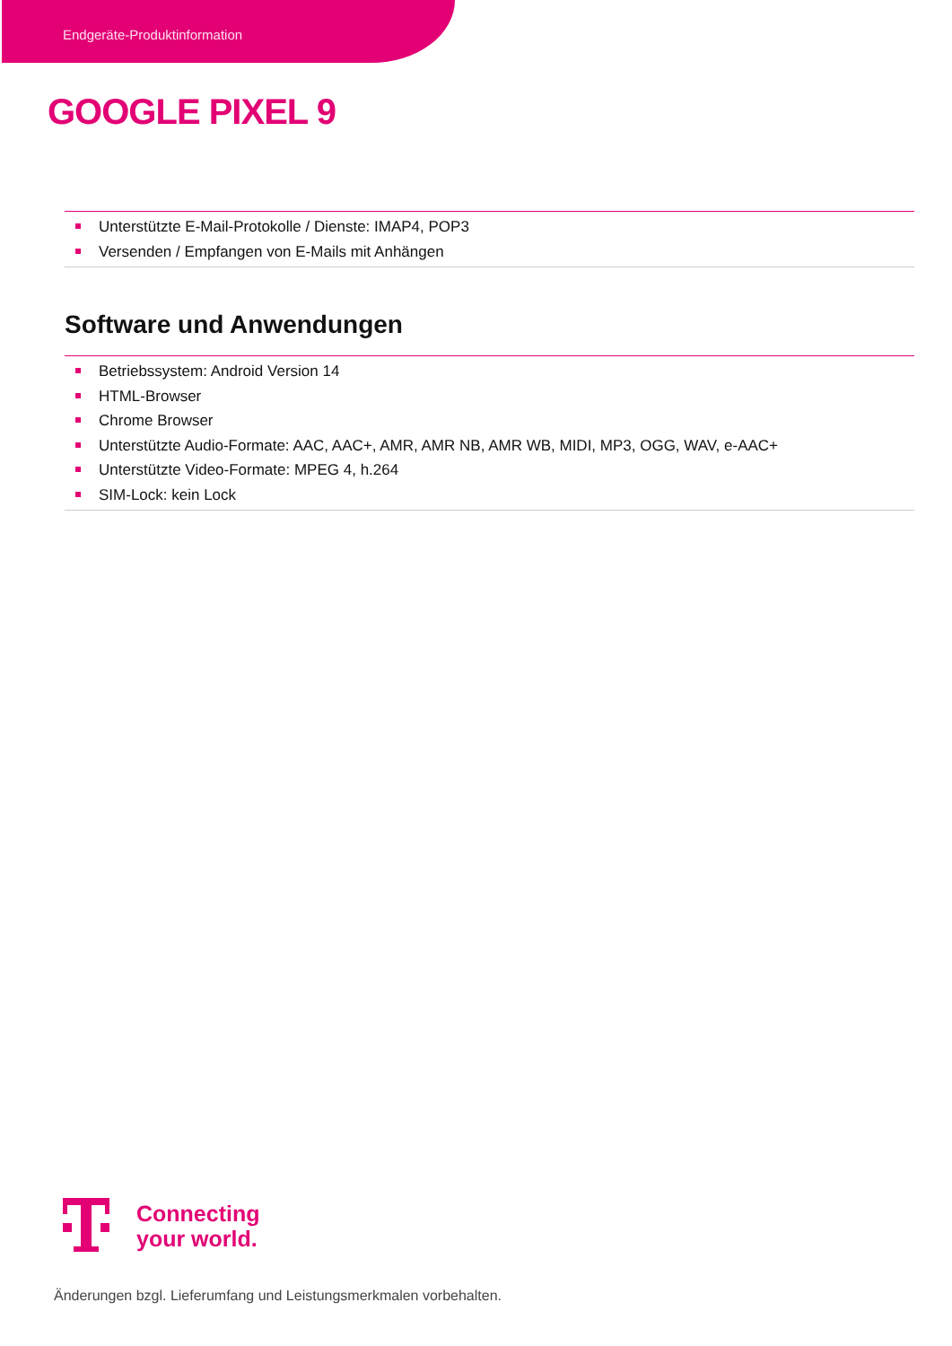Endgeräte-Produktinformation
GOOGLE PIXEL 9
Unterstützte E-Mail-Protokolle / Dienste: IMAP4, POP3
Versenden / Empfangen von E-Mails mit Anhängen
Software und Anwendungen
Betriebssystem: Android Version 14
HTML-Browser
Chrome Browser
Unterstützte Audio-Formate: AAC, AAC+, AMR, AMR NB, AMR WB, MIDI, MP3, OGG, WAV, e-AAC+
Unterstützte Video-Formate: MPEG 4, h.264
SIM-Lock: kein Lock
Connecting
your world.
Änderungen bzgl. Lieferumfang und Leistungsmerkmalen vorbehalten.